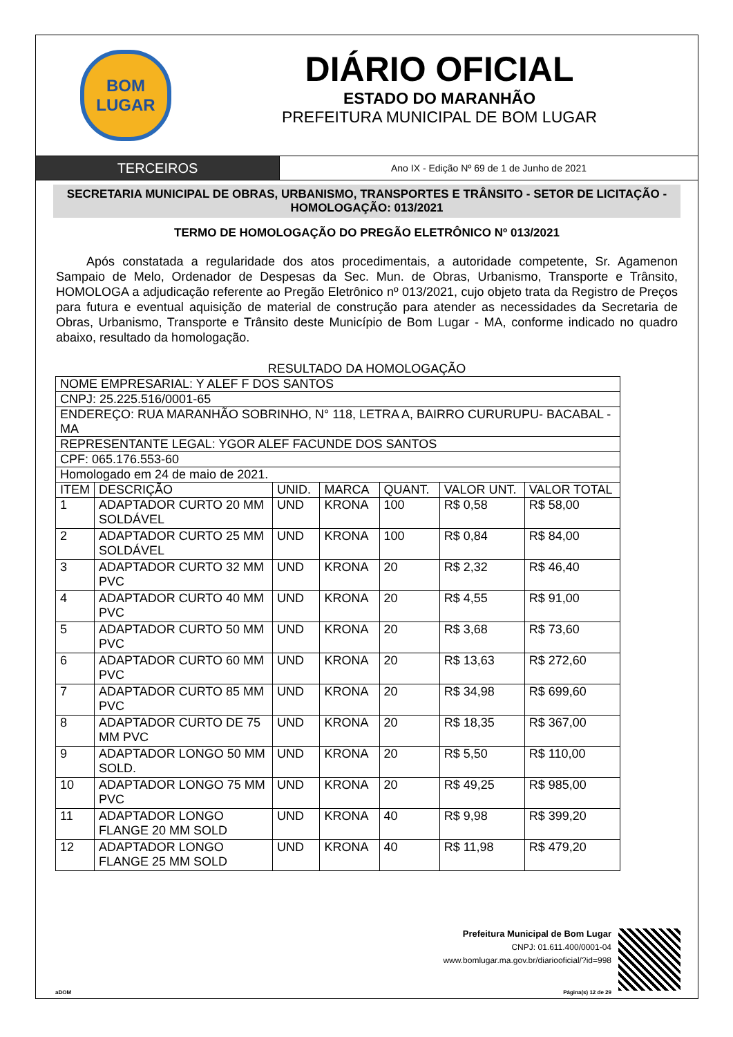BOM
LUGAR
DIÁRIO OFICIAL
ESTADO DO MARANHÃO
PREFEITURA MUNICIPAL DE BOM LUGAR
TERCEIROS
Ano IX - Edição Nº 69 de 1 de Junho de 2021
SECRETARIA MUNICIPAL DE OBRAS, URBANISMO, TRANSPORTES E TRÂNSITO - SETOR DE LICITAÇÃO - HOMOLOGAÇÃO: 013/2021
TERMO DE HOMOLOGAÇÃO DO PREGÃO ELETRÔNICO Nº 013/2021
Após constatada a regularidade dos atos procedimentais, a autoridade competente, Sr. Agamenon Sampaio de Melo, Ordenador de Despesas da Sec. Mun. de Obras, Urbanismo, Transporte e Trânsito, HOMOLOGA a adjudicação referente ao Pregão Eletrônico nº 013/2021, cujo objeto trata da Registro de Preços para futura e eventual aquisição de material de construção para atender as necessidades da Secretaria de Obras, Urbanismo, Transporte e Trânsito deste Município de Bom Lugar - MA, conforme indicado no quadro abaixo, resultado da homologação.
RESULTADO DA HOMOLOGAÇÃO
| NOME EMPRESARIAL: Y ALEF F DOS SANTOS | | | | | | |
| CNPJ: 25.225.516/0001-65 | | | | | | |
| ENDEREÇO: RUA MARANHÃO SOBRINHO, N° 118, LETRA A, BAIRRO CURURUPU- BACABAL - MA | | | | | | |
| REPRESENTANTE LEGAL: YGOR ALEF FACUNDE DOS SANTOS | | | | | | |
| CPF: 065.176.553-60 | | | | | | |
| Homologado em 24 de maio de 2021. | | | | | | |
| ITEM | DESCRIÇÃO | UNID. | MARCA | QUANT. | VALOR UNT. | VALOR TOTAL |
| 1 | ADAPTADOR CURTO 20 MM SOLDÁVEL | UND | KRONA | 100 | R$ 0,58 | R$ 58,00 |
| 2 | ADAPTADOR CURTO 25 MM SOLDÁVEL | UND | KRONA | 100 | R$ 0,84 | R$ 84,00 |
| 3 | ADAPTADOR CURTO 32 MM PVC | UND | KRONA | 20 | R$ 2,32 | R$ 46,40 |
| 4 | ADAPTADOR CURTO 40 MM PVC | UND | KRONA | 20 | R$ 4,55 | R$ 91,00 |
| 5 | ADAPTADOR CURTO 50 MM PVC | UND | KRONA | 20 | R$ 3,68 | R$ 73,60 |
| 6 | ADAPTADOR CURTO 60 MM PVC | UND | KRONA | 20 | R$ 13,63 | R$ 272,60 |
| 7 | ADAPTADOR CURTO 85 MM PVC | UND | KRONA | 20 | R$ 34,98 | R$ 699,60 |
| 8 | ADAPTADOR CURTO DE 75 MM PVC | UND | KRONA | 20 | R$ 18,35 | R$ 367,00 |
| 9 | ADAPTADOR LONGO 50 MM SOLD. | UND | KRONA | 20 | R$ 5,50 | R$ 110,00 |
| 10 | ADAPTADOR LONGO 75 MM PVC | UND | KRONA | 20 | R$ 49,25 | R$ 985,00 |
| 11 | ADAPTADOR LONGO FLANGE 20 MM SOLD | UND | KRONA | 40 | R$ 9,98 | R$ 399,20 |
| 12 | ADAPTADOR LONGO FLANGE 25 MM SOLD | UND | KRONA | 40 | R$ 11,98 | R$ 479,20 |
Prefeitura Municipal de Bom Lugar
CNPJ: 01.611.400/0001-04
www.bomlugar.ma.gov.br/diariooficial/?id=998
aDOM Página(s) 12 de 29